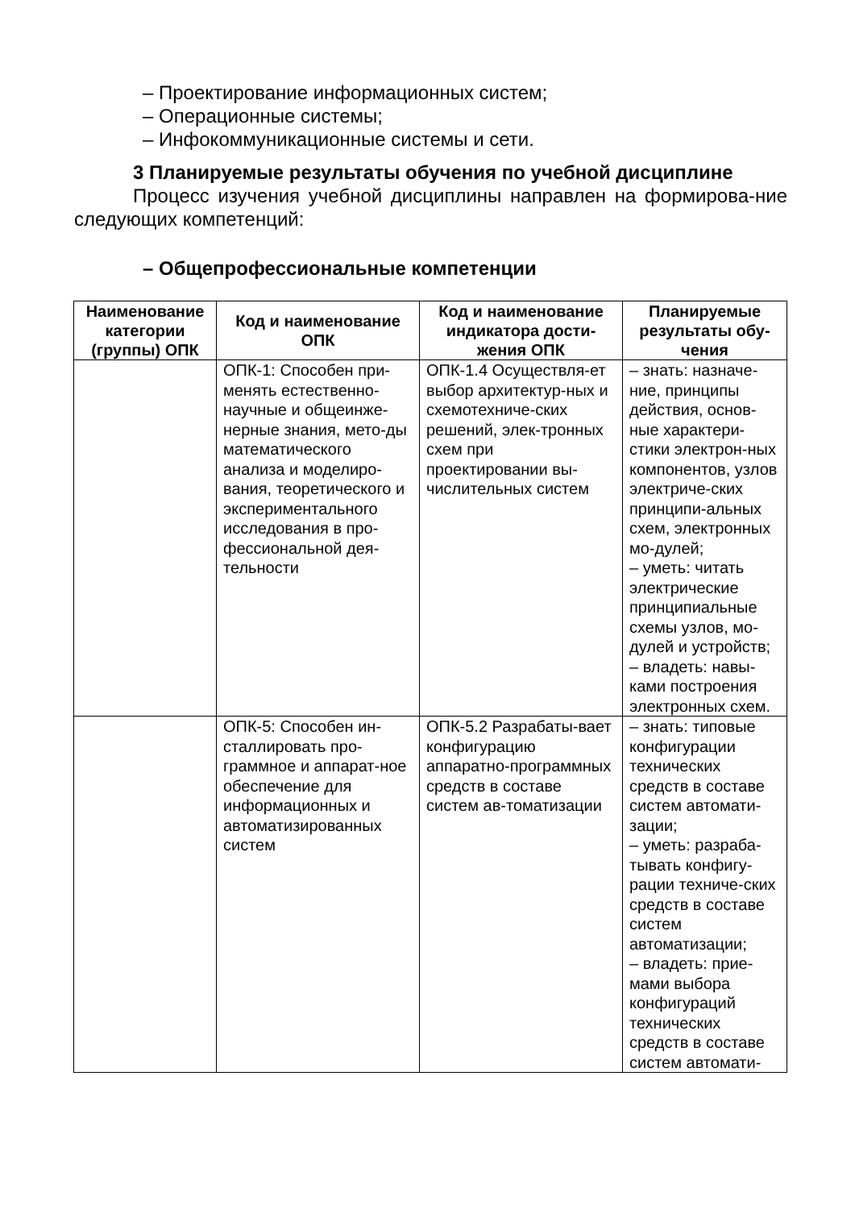– Проектирование информационных систем;
– Операционные системы;
– Инфокоммуникационные системы и сети.
3 Планируемые результаты обучения по учебной дисциплине
Процесс изучения учебной дисциплины направлен на формирова-ние следующих компетенций:
– Общепрофессиональные компетенции
| Наименование категории (группы) ОПК | Код и наименование ОПК | Код и наименование индикатора дости-жения ОПК | Планируемые результаты обу-чения |
| --- | --- | --- | --- |
| | ОПК-1: Способен при-менять естественно-научные и общеинже-нерные знания, мето-ды математического анализа и моделиро-вания, теоретического и экспериментального исследования в про-фессиональной дея-тельности | ОПК-1.4 Осуществля-ет выбор архитектур-ных и схемотехниче-ских решений, элек-тронных схем при проектировании вы-числительных систем | – знать: назначе-ние, принципы действия, основ-ные характери-стики электрон-ных компонентов, узлов электриче-ских принципи-альных схем, электронных мо-дулей; – уметь: читать электрические принципиальные схемы узлов, мо-дулей и устройств; – владеть: навы-ками построения электронных схем. |
| | ОПК-5: Способен ин-сталлировать про-граммное и аппарат-ное обеспечение для информационных и автоматизированных систем | ОПК-5.2 Разрабаты-вает конфигурацию аппаратно-программных средств в составе систем ав-томатизации | – знать: типовые конфигурации технических средств в составе систем автомати-зации; – уметь: разраба-тывать конфигу-рации техниче-ских средств в составе систем автоматизации; – владеть: прие-мами выбора конфигураций технических средств в составе систем автомати- |